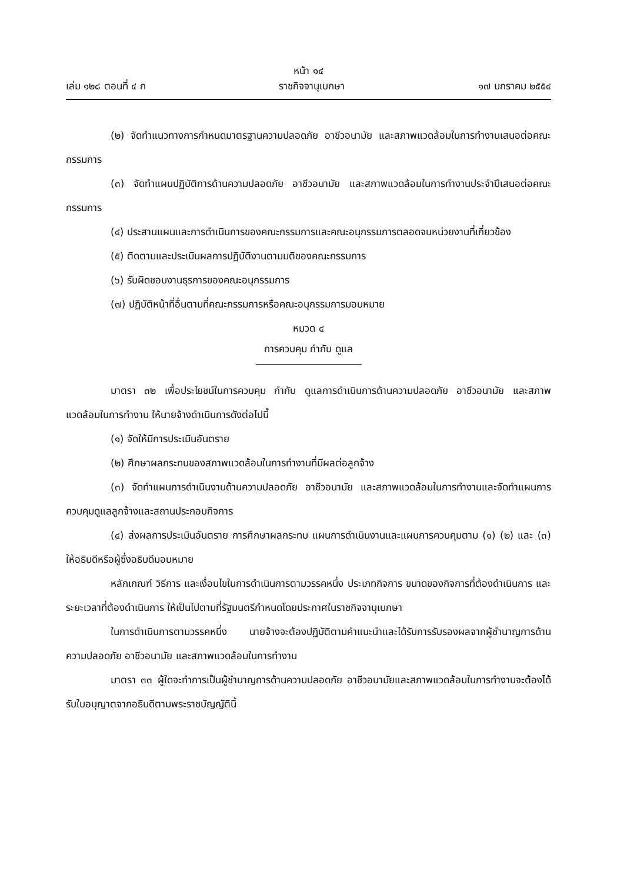หน้า ๑๔
เล่ม ๑๒๘ ตอนที่ ๔ ก ราชกิจจานุเบกษา ๑๗ มกราคม ๒๕๕๔
(๒) จัดทำแนวทางการกำหนดมาตรฐานความปลอดภัย อาชีวอนามัย และสภาพแวดล้อมในการทำงานเสนอต่อคณะกรรมการ
(๓) จัดทำแผนปฏิบัติการด้านความปลอดภัย อาชีวอนามัย และสภาพแวดล้อมในการทำงานประจำปีเสนอต่อคณะกรรมการ
(๔) ประสานแผนและการดำเนินการของคณะกรรมการและคณะอนุกรรมการตลอดจนหน่วยงานที่เกี่ยวข้อง
(๕) ติดตามและประเมินผลการปฏิบัติงานตามมติของคณะกรรมการ
(๖) รับผิดชอบงานธุรการของคณะอนุกรรมการ
(๗) ปฏิบัติหน้าที่อื่นตามที่คณะกรรมการหรือคณะอนุกรรมการมอบหมาย
หมวด ๔
การควบคุม กำกับ ดูแล
มาตรา ๓๒ เพื่อประโยชน์ในการควบคุม กำกับ ดูแลการดำเนินการด้านความปลอดภัย อาชีวอนามัย และสภาพแวดล้อมในการทำงาน ให้นายจ้างดำเนินการดังต่อไปนี้
(๑) จัดให้มีการประเมินอันตราย
(๒) ศึกษาผลกระทบของสภาพแวดล้อมในการทำงานที่มีผลต่อลูกจ้าง
(๓) จัดทำแผนการดำเนินงานด้านความปลอดภัย อาชีวอนามัย และสภาพแวดล้อมในการทำงานและจัดทำแผนการควบคุมดูแลลูกจ้างและสถานประกอบกิจการ
(๔) ส่งผลการประเมินอันตราย การศึกษาผลกระทบ แผนการดำเนินงานและแผนการควบคุมตาม (๑) (๒) และ (๓) ให้อธิบดีหรือผู้ซึ่งอธิบดีมอบหมาย
หลักเกณฑ์ วิธีการ และเงื่อนไขในการดำเนินการตามวรรคหนึ่ง ประเภทกิจการ ขนาดของกิจการที่ต้องดำเนินการ และระยะเวลาที่ต้องดำเนินการ ให้เป็นไปตามที่รัฐมนตรีกำหนดโดยประกาศในราชกิจจานุเบกษา
ในการดำเนินการตามวรรคหนึ่ง นายจ้างจะต้องปฏิบัติตามคำแนะนำและได้รับการรับรองผลจากผู้ชำนาญการด้านความปลอดภัย อาชีวอนามัย และสภาพแวดล้อมในการทำงาน
มาตรา ๓๓ ผู้ใดจะทำการเป็นผู้ชำนาญการด้านความปลอดภัย อาชีวอนามัยและสภาพแวดล้อมในการทำงานจะต้องได้รับใบอนุญาตจากอธิบดีตามพระราชบัญญัตินี้